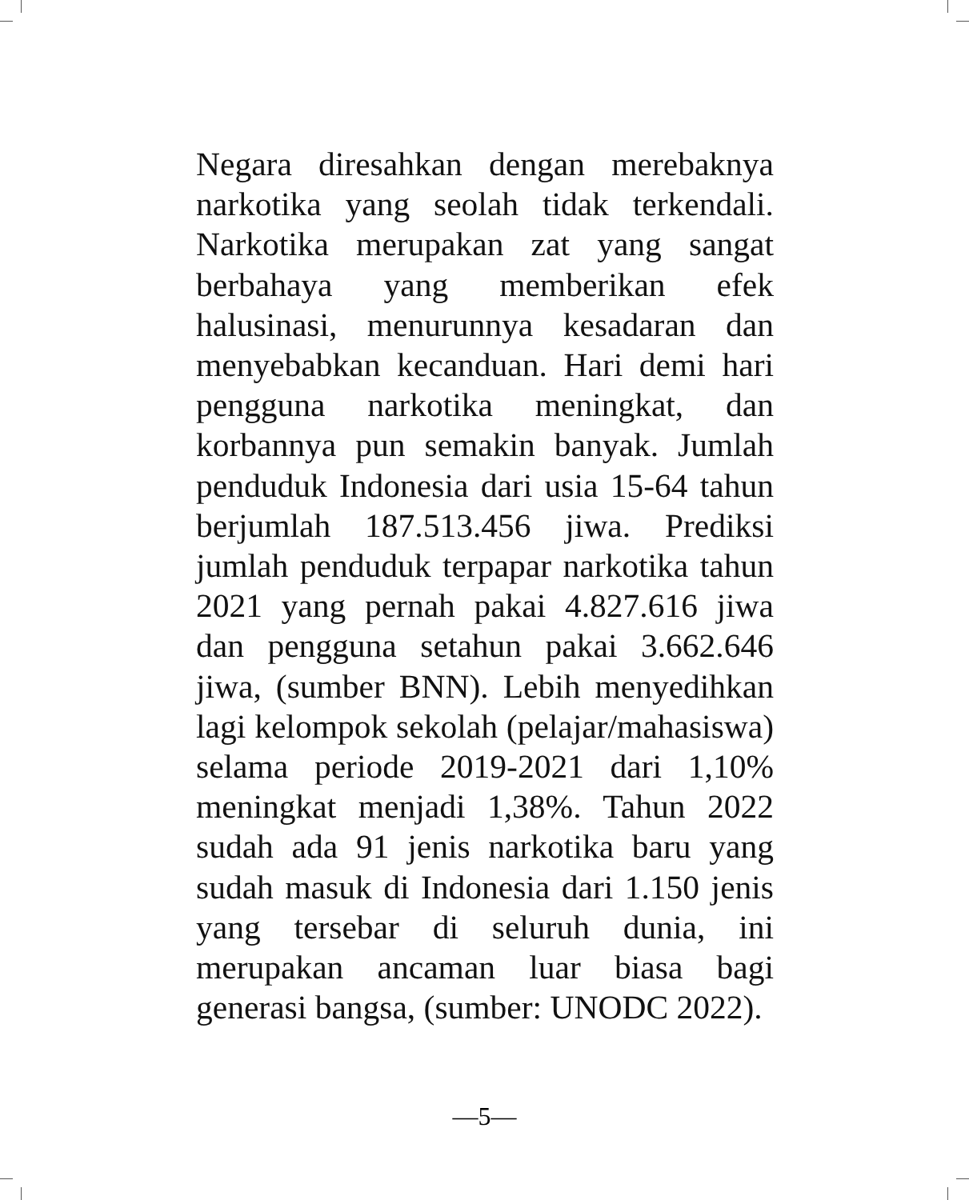Negara diresahkan dengan merebaknya narkotika yang seolah tidak terkendali. Narkotika merupakan zat yang sangat berbahaya yang memberikan efek halusinasi, menurunnya kesadaran dan menyebabkan kecanduan. Hari demi hari pengguna narkotika meningkat, dan korbannya pun semakin banyak. Jumlah penduduk Indonesia dari usia 15-64 tahun berjumlah 187.513.456 jiwa. Prediksi jumlah penduduk terpapar narkotika tahun 2021 yang pernah pakai 4.827.616 jiwa dan pengguna setahun pakai 3.662.646 jiwa, (sumber BNN). Lebih menyedihkan lagi kelompok sekolah (pelajar/mahasiswa) selama periode 2019-2021 dari 1,10% meningkat menjadi 1,38%. Tahun 2022 sudah ada 91 jenis narkotika baru yang sudah masuk di Indonesia dari 1.150 jenis yang tersebar di seluruh dunia, ini merupakan ancaman luar biasa bagi generasi bangsa, (sumber: UNODC 2022).
—5—